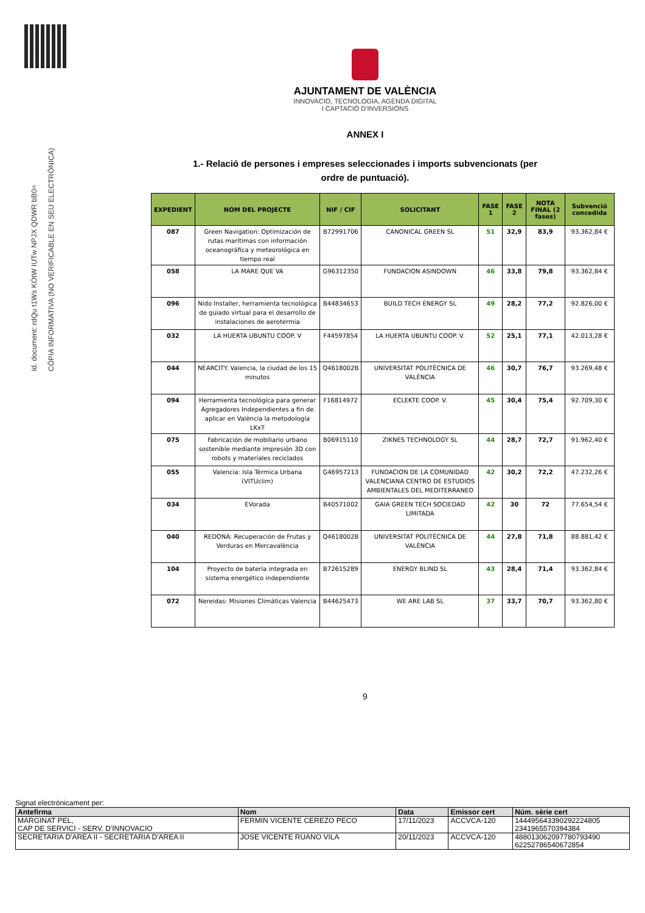Id. document: rdQu t1Ws KOtW IUTw NPJX QDWR bB0=
CÒPIA INFORMATIVA (NO VERIFICABLE EN SEU ELECTRÒNICA)
AJUNTAMENT DE VALÈNCIA
INNOVACIÓ, TECNOLOGIA, AGENDA DIGITAL
I CAPTACIÓ D'INVERSIONS
ANNEX I
1.- Relació de persones i empreses seleccionades i imports subvencionats (per
ordre de puntuació).
| EXPEDIENT | NOM DEL PROJECTE | NIF / CIF | SOLICITANT | FASE 1 | FASE 2 | NOTA FINAL (2 fases) | Subvenció concedida |
| --- | --- | --- | --- | --- | --- | --- | --- |
| 087 | Green Navigation: Optimización de rutas marítimas con información oceanográfica y meteorológica en tiempo real | B72991706 | CANONICAL GREEN SL | 51 | 32,9 | 83,9 | 93.362,84 € |
| 058 | LA MARE QUE VA | G96312350 | FUNDACION ASINDOWN | 46 | 33,8 | 79,8 | 93.362,84 € |
| 096 | Nido Installer, herramienta tecnológica de guiado virtual para el desarrollo de instalaciones de aerotermia | B44834653 | BUILD TECH ENERGY SL | 49 | 28,2 | 77,2 | 92.826,00 € |
| 032 | LA HUERTA UBUNTU COOP. V | F44597854 | LA HUERTA UBUNTU COOP. V. | 52 | 25,1 | 77,1 | 42.013,28 € |
| 044 | NEARCITY. Valencia, la ciudad de los 15 minutos | Q4618002B | UNIVERSITAT POLITÈCNICA DE VALÈNCIA | 46 | 30,7 | 76,7 | 93.269,48 € |
| 094 | Herramienta tecnológica para generar Agregadores Independientes a fin de aplicar en València la metodología LKxT | F16814972 | ECLEKTE COOP. V. | 45 | 30,4 | 75,4 | 92.709,30 € |
| 075 | Fabricación de mobiliario urbano sostenible mediante impresión 3D con robots y materiales reciclados | B06915110 | ZIKNES TECHNOLOGY SL | 44 | 28,7 | 72,7 | 91.962,40 € |
| 055 | Valencia: Isla Térmica Urbana (VITUclim) | G46957213 | FUNDACION DE LA COMUNIDAD VALENCIANA CENTRO DE ESTUDIOS AMBIENTALES DEL MEDITERRANEO | 42 | 30,2 | 72,2 | 47.232,26 € |
| 034 | EVorada | B40571002 | GAIA GREEN TECH SOCIEDAD LIMITADA | 42 | 30 | 72 | 77.654,54 € |
| 040 | REDONA: Recuperación de Frutas y Verduras en Mercavalència | Q4618002B | UNIVERSITAT POLITÈCNICA DE VALÈNCIA | 44 | 27,8 | 71,8 | 88.881,42 € |
| 104 | Proyecto de batería integrada en sistema energético independiente | B72615289 | ENERGY BLIND SL | 43 | 28,4 | 71,4 | 93.362,84 € |
| 072 | Nereidas: Misiones Climáticas Valencia | B44625473 | WE ARE LAB SL | 37 | 33,7 | 70,7 | 93.362,80 € |
9
Signat electrònicament per:
| Antefirma | Nom | Data | Emissor cert | Núm. sèrie cert |
| --- | --- | --- | --- | --- |
| MARGINAT PEL, CAP DE SERVICI - SERV. D'INNOVACIO | FERMIN VICENTE CEREZO PECO | 17/11/2023 | ACCVCA-120 | 144495643390292224805 2341965570394384 |
| SECRETARIA D'AREA II - SECRETARIA D'AREA II | JOSE VICENTE RUANO VILA | 20/11/2023 | ACCVCA-120 | 488013062097780793490 62252786540672854 |